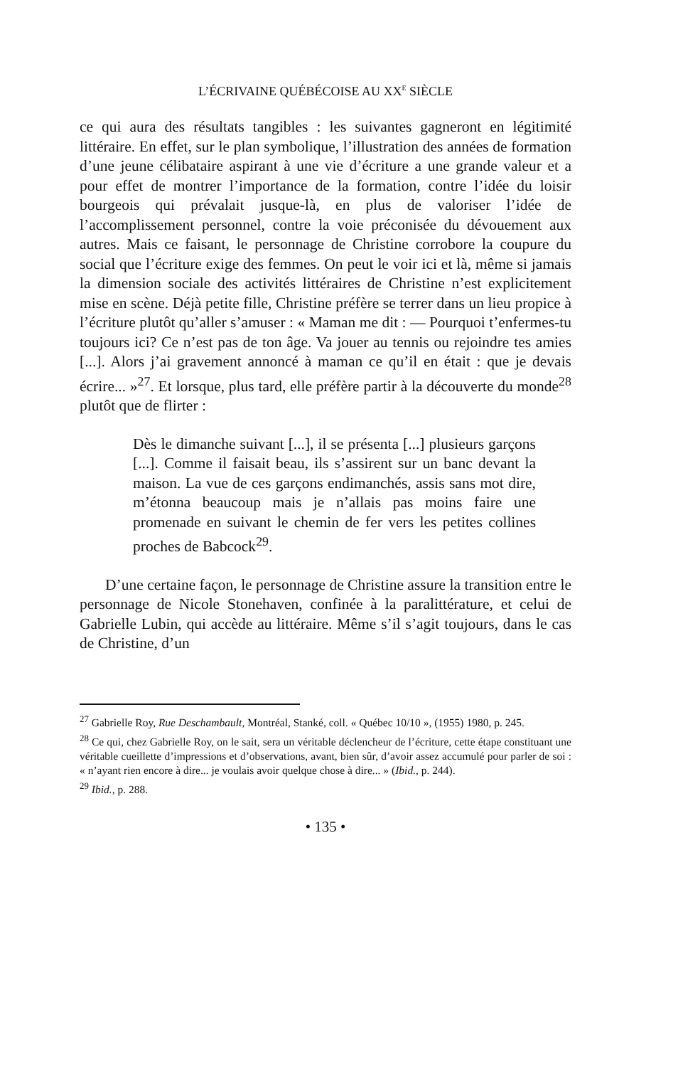L’ÉCRIVAINE QUÉBÉCOISE AU XX<sup>E</sup> SIÈCLE
ce qui aura des résultats tangibles : les suivantes gagneront en légitimité littéraire. En effet, sur le plan symbolique, l’illustration des années de formation d’une jeune célibataire aspirant à une vie d’écriture a une grande valeur et a pour effet de montrer l’importance de la formation, contre l’idée du loisir bourgeois qui prévalait jusque-là, en plus de valoriser l’idée de l’accomplissement personnel, contre la voie préconisée du dévouement aux autres. Mais ce faisant, le personnage de Christine corrobore la coupure du social que l’écriture exige des femmes. On peut le voir ici et là, même si jamais la dimension sociale des activités littéraires de Christine n’est explicitement mise en scène. Déjà petite fille, Christine préfère se terrer dans un lieu propice à l’écriture plutôt qu’aller s’amuser : « Maman me dit : — Pourquoi t’enfermes-tu toujours ici? Ce n’est pas de ton âge. Va jouer au tennis ou rejoindre tes amies [...]. Alors j’ai gravement annoncé à maman ce qu’il en était : que je devais écrire... »<sup>27</sup>. Et lorsque, plus tard, elle préfère partir à la découverte du monde<sup>28</sup> plutôt que de flirter :
Dès le dimanche suivant [...], il se présenta [...] plusieurs garçons [...]. Comme il faisait beau, ils s’assirent sur un banc devant la maison. La vue de ces garçons endimanchés, assis sans mot dire, m’étonna beaucoup mais je n’allais pas moins faire une promenade en suivant le chemin de fer vers les petites collines proches de Babcock<sup>29</sup>.
D’une certaine façon, le personnage de Christine assure la transition entre le personnage de Nicole Stonehaven, confinée à la paralittérature, et celui de Gabrielle Lubin, qui accède au littéraire. Même s’il s’agit toujours, dans le cas de Christine, d’un
<sup>27</sup> Gabrielle Roy, Rue Deschambault, Montréal, Stanké, coll. « Québec 10/10 », (1955) 1980, p. 245.
<sup>28</sup> Ce qui, chez Gabrielle Roy, on le sait, sera un véritable déclencheur de l’écriture, cette étape constituant une véritable cueillette d’impressions et d’observations, avant, bien sûr, d’avoir assez accumulé pour parler de soi : « n’ayant rien encore à dire... je voulais avoir quelque chose à dire... » (Ibid., p. 244).
<sup>29</sup> Ibid., p. 288.
• 135 •